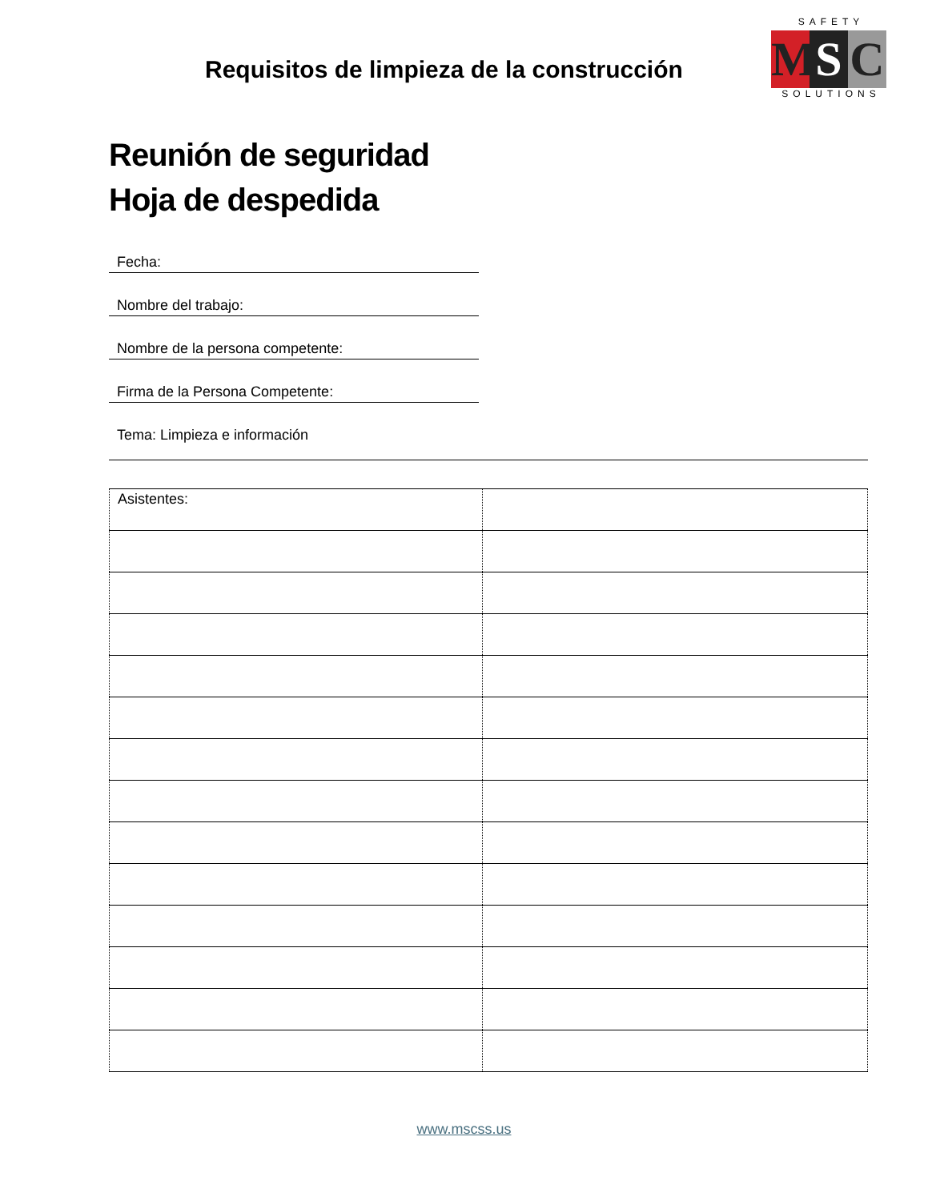Requisitos de limpieza de la construcción
SAFETY
M S C
SOLUTIONS
Reunión de seguridad
Hoja de despedida
Fecha:
Nombre del trabajo:
Nombre de la persona competente:
Firma de la Persona Competente:
Tema: Limpieza e información
| Asistentes: | |
www.mscss.us